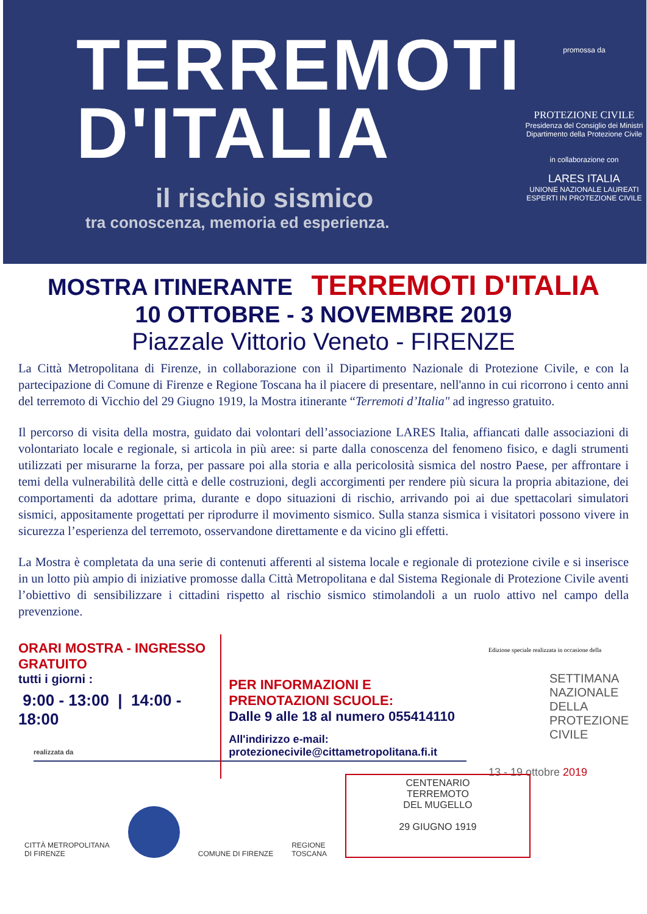TERREMOTI
D'ITALIA
il rischio sismico
tra conoscenza, memoria ed esperienza.
promossa da
PROTEZIONE CIVILE
Presidenza del Consiglio dei Ministri
Dipartimento della Protezione Civile
in collaborazione con
LARES ITALIA
UNIONE NAZIONALE LAUREATI ESPERTI IN PROTEZIONE CIVILE
MOSTRA ITINERANTE TERREMOTI D'ITALIA
10 OTTOBRE - 3 NOVEMBRE 2019
Piazzale Vittorio Veneto - FIRENZE
La Città Metropolitana di Firenze, in collaborazione con il Dipartimento Nazionale di Protezione Civile, e con la partecipazione di Comune di Firenze e Regione Toscana ha il piacere di presentare, nell'anno in cui ricorrono i cento anni del terremoto di Vicchio del 29 Giugno 1919, la Mostra itinerante “Terremoti d’Italia" ad ingresso gratuito.
Il percorso di visita della mostra, guidato dai volontari dell’associazione LARES Italia, affiancati dalle associazioni di volontariato locale e regionale, si articola in più aree: si parte dalla conoscenza del fenomeno fisico, e dagli strumenti utilizzati per misurarne la forza, per passare poi alla storia e alla pericolosità sismica del nostro Paese, per affrontare i temi della vulnerabilità delle città e delle costruzioni, degli accorgimenti per rendere più sicura la propria abitazione, dei comportamenti da adottare prima, durante e dopo situazioni di rischio, arrivando poi ai due spettacolari simulatori sismici, appositamente progettati per riprodurre il movimento sismico. Sulla stanza sismica i visitatori possono vivere in sicurezza l’esperienza del terremoto, osservandone direttamente e da vicino gli effetti.
La Mostra è completata da una serie di contenuti afferenti al sistema locale e regionale di protezione civile e si inserisce in un lotto più ampio di iniziative promosse dalla Città Metropolitana e dal Sistema Regionale di Protezione Civile aventi l’obiettivo di sensibilizzare i cittadini rispetto al rischio sismico stimolandoli a un ruolo attivo nel campo della prevenzione.
ORARI MOSTRA - INGRESSO GRATUITO
tutti i giorni :
9:00 - 13:00 | 14:00 - 18:00
PER INFORMAZIONI E PRENOTAZIONI SCUOLE:
Dalle 9 alle 18 al numero 055414110
All'indirizzo e-mail:
protezionecivile@cittametropolitana.fi.it
Edizione speciale realizzata in occasione della
SETTIMANA
NAZIONALE
DELLA
PROTEZIONE
CIVILE
13 - 19 ottobre 2019
realizzata da
CITTÀ METROPOLITANA
DI FIRENZE
COMUNE DI FIRENZE
REGIONE
TOSCANA
CENTENARIO
TERREMOTO
DEL MUGELLO
29 GIUGNO 1919